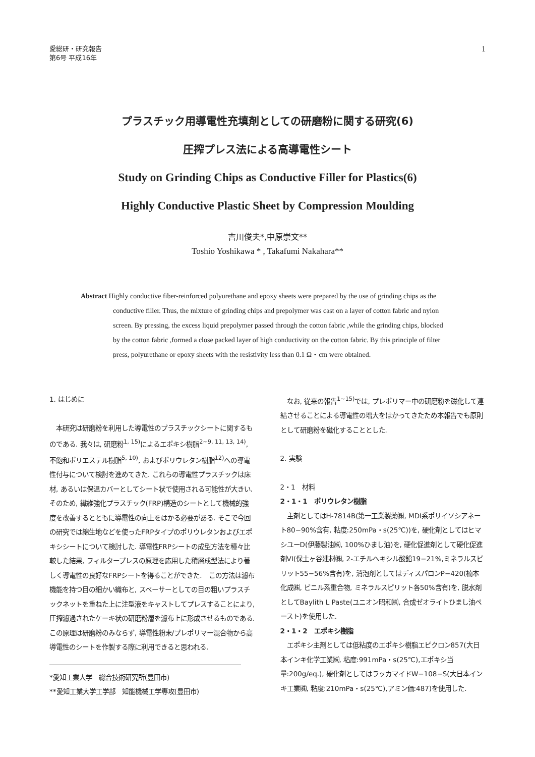愛総研・研究報告
第6号 平成16年
1
プラスチック用導電性充填剤としての研磨粉に関する研究(6)
圧搾プレス法による高導電性シート
Study on Grinding Chips as Conductive Filler for Plastics(6)
Highly Conductive Plastic Sheet by Compression Moulding
吉川俊夫*,中原崇文**
Toshio Yoshikawa * , Takafumi Nakahara**
Abstract Highly conductive fiber-reinforced polyurethane and epoxy sheets were prepared by the use of grinding chips as the conductive filler. Thus, the mixture of grinding chips and prepolymer was cast on a layer of cotton fabric and nylon screen. By pressing, the excess liquid prepolymer passed through the cotton fabric ,while the grinding chips, blocked by the cotton fabric ,formed a close packed layer of high conductivity on the cotton fabric. By this principle of filter press, polyurethane or epoxy sheets with the resistivity less than 0.1 Ω・cm were obtained.
1. はじめに
　本研究は研磨粉を利用した導電性のプラスチックシートに関するものである. 我々は, 研磨粉<sup>1, 15)</sup>によるエポキシ樹脂<sup>2~9, 11, 13, 14)</sup>, 不飽和ポリエステル樹脂<sup>5, 10)</sup>, およびポリウレタン樹脂<sup>12)</sup>への導電性付与について検討を進めてきた. これらの導電性プラスチックは床材, あるいは保温カバーとしてシート状で使用される可能性が大きい. そのため, 繊維強化プラスチック(FRP)構造のシートとして機械的強度を改善するとともに導電性の向上をはかる必要がある. そこで今回の研究では綿生地などを使ったFRPタイプのポリウレタンおよびエポキシシートについて検討した. 導電性FRPシートの成型方法を種々比較した結果, フィルタープレスの原理を応用した積層成型法により著しく導電性の良好なFRPシートを得ることができた.　この方法は濾布機能を持つ目の細かい織布と, スペーサーとしての目の粗いプラスチックネットを重ねた上に注型液をキャストしてプレスすることにより, 圧搾濾過されたケーキ状の研磨粉層を濾布上に形成させるものである. この原理は研磨粉のみならず, 導電性粉末/プレポリマー混合物から高導電性のシートを作製する際に利用できると思われる.
*愛知工業大学　総合技術研究所(豊田市)
**愛知工業大学工学部　知能機械工学専攻(豊田市)
　なお, 従来の報告<sup>1~15)</sup>では, プレポリマー中の研磨粉を磁化して連結させることによる導電性の増大をはかってきたため本報告でも原則として研磨粉を磁化することとした.
2. 実験
2・1　材料
2・1・1　ポリウレタン樹脂
　主剤としてはH-7814B(第一工業製薬㈱, MDI系ポリイソシアネート80−90%含有, 粘度:250mPa・s(25℃))を, 硬化剤としてはヒマシユーD(伊藤製油㈱, 100%ひまし油)を, 硬化促進剤として硬化促進剤VI(保土ヶ谷建材㈱, 2-エチルヘキシル酸鉛19−21%,ミネラルスピリット55−56%含有)を, 消泡剤としてはディスパロンP−420(楠本化成㈱, ビニル系重合物, ミネラルスピリット各50%含有)を, 脱水剤としてBaylith L Paste(ユニオン昭和㈱, 合成ゼオライトひまし油ペースト)を使用した.
2・1・2　エポキシ樹脂
　エポキシ主剤としては低粘度のエポキシ樹脂エピクロン857(大日本インキ化学工業㈱, 粘度:991mPa・s(25℃),エポキシ当量:200g/eq.), 硬化剤としてはラッカマイドW−108−S(大日本インキ工業㈱, 粘度:210mPa・s(25℃),アミン価:487)を使用した.